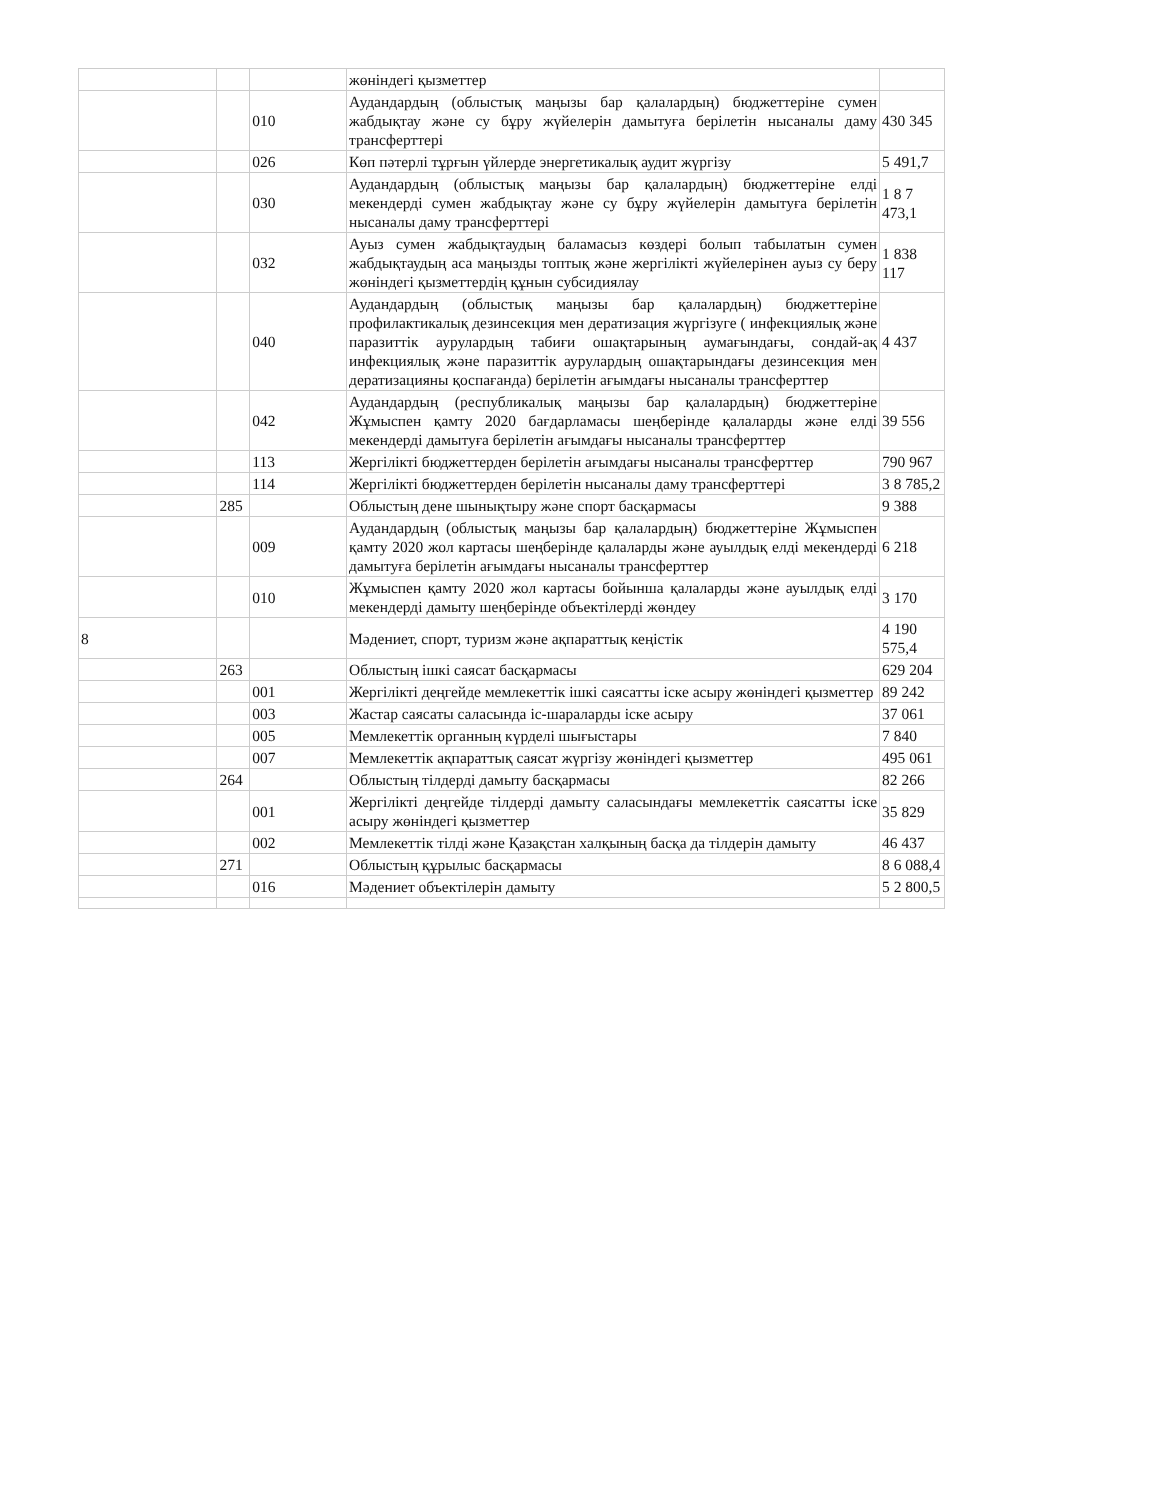| | | | жөніндегі қызметтер | |
| | | 010 | Аудандардың (облыстық маңызы бар қалалардың) бюджеттеріне сумен жабдықтау және су бұру жүйелерін дамытуға берілетін нысаналы даму трансферттері | 430 345 |
| | | 026 | Көп пәтерлі тұрғын үйлерде энергетикалық аудит жүргізу | 5 491,7 |
| | | 030 | Аудандардың (облыстық маңызы бар қалалардың) бюджеттеріне елді мекендерді сумен жабдықтау және су бұру жүйелерін дамытуға берілетін нысаналы даму трансферттері | 1 8 7 473,1 |
| | | 032 | Ауыз сумен жабдықтаудың баламасыз көздері болып табылатын сумен жабдықтаудың аса маңызды топтық және жергілікті жүйелерінен ауыз су беру жөніндегі қызметтердің құнын субсидиялау | 1 838 117 |
| | | 040 | Аудандардың (облыстық маңызы бар қалалардың) бюджеттеріне профилактикалық дезинсекция мен дератизация жүргізуге ( инфекциялық және паразиттік аурулардың табиғи ошақтарының аумағындағы, сондай-ақ инфекциялық және паразиттік аурулардың ошақтарындағы дезинсекция мен дератизацияны қоспағанда) берілетін ағымдағы нысаналы трансферттер | 4 437 |
| | | 042 | Аудандардың (республикалық маңызы бар қалалардың) бюджеттеріне Жұмыспен қамту 2020 бағдарламасы шеңберінде қалаларды және елді мекендерді дамытуға берілетін ағымдағы нысаналы трансферттер | 39 556 |
| | | 113 | Жергілікті бюджеттерден берілетін ағымдағы нысаналы трансферттер | 790 967 |
| | | 114 | Жергілікті бюджеттерден берілетін нысаналы даму трансферттері | 3 8 785,2 |
| | 285 | | Облыстың дене шынықтыру және спорт басқармасы | 9 388 |
| | | 009 | Аудандардың (облыстық маңызы бар қалалардың) бюджеттеріне Жұмыспен қамту 2020 жол картасы шеңберінде қалаларды және ауылдық елді мекендерді дамытуға берілетін ағымдағы нысаналы трансферттер | 6 218 |
| | | 010 | Жұмыспен қамту 2020 жол картасы бойынша қалаларды және ауылдық елді мекендерді дамыту шеңберінде объектілерді жөндеу | 3 170 |
| 8 | | | Мәдениет, спорт, туризм және ақпараттық кеңістік | 4 190 575,4 |
| | 263 | | Облыстың ішкі саясат басқармасы | 629 204 |
| | | 001 | Жергілікті деңгейде мемлекеттік ішкі саясатты іске асыру жөніндегі қызметтер | 89 242 |
| | | 003 | Жастар саясаты саласында іс-шараларды іске асыру | 37 061 |
| | | 005 | Мемлекеттік органның күрделі шығыстары | 7 840 |
| | | 007 | Мемлекеттік ақпараттық саясат жүргізу жөніндегі қызметтер | 495 061 |
| | 264 | | Облыстың тілдерді дамыту басқармасы | 82 266 |
| | | 001 | Жергілікті деңгейде тілдерді дамыту саласындағы мемлекеттік саясатты іске асыру жөніндегі қызметтер | 35 829 |
| | | 002 | Мемлекеттік тілді және Қазақстан халқының басқа да тілдерін дамыту | 46 437 |
| | 271 | | Облыстың құрылыс басқармасы | 8 6 088,4 |
| | | 016 | Мәдениет объектілерін дамыту | 5 2 800,5 |